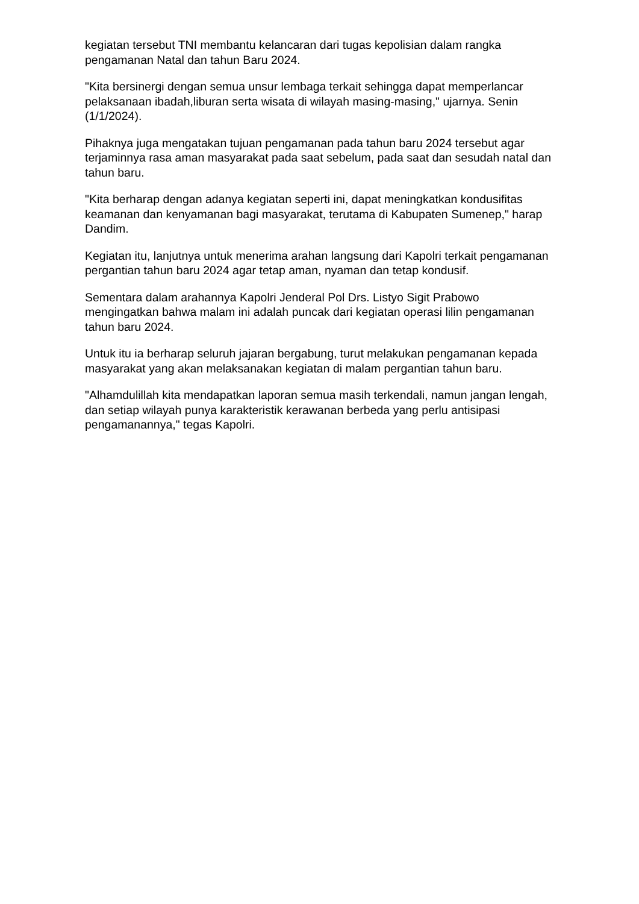kegiatan tersebut TNI membantu kelancaran dari tugas kepolisian dalam rangka pengamanan Natal dan tahun Baru 2024.
"Kita bersinergi dengan semua unsur lembaga terkait sehingga dapat memperlancar pelaksanaan ibadah,liburan serta wisata di wilayah masing-masing," ujarnya. Senin (1/1/2024).
Pihaknya juga mengatakan tujuan pengamanan pada tahun baru 2024 tersebut agar terjaminnya rasa aman masyarakat pada saat sebelum, pada saat dan sesudah natal dan tahun baru.
"Kita berharap dengan adanya kegiatan seperti ini, dapat meningkatkan kondusifitas keamanan dan kenyamanan bagi masyarakat, terutama di Kabupaten Sumenep," harap Dandim.
Kegiatan itu, lanjutnya untuk menerima arahan langsung dari Kapolri terkait pengamanan pergantian tahun baru 2024 agar tetap aman, nyaman dan tetap kondusif.
Sementara dalam arahannya Kapolri Jenderal Pol Drs. Listyo Sigit Prabowo mengingatkan bahwa malam ini adalah puncak dari kegiatan operasi lilin pengamanan tahun baru 2024.
Untuk itu ia berharap seluruh jajaran bergabung, turut melakukan pengamanan kepada masyarakat yang akan melaksanakan kegiatan di malam pergantian tahun baru.
"Alhamdulillah kita mendapatkan laporan semua masih terkendali, namun jangan lengah, dan setiap wilayah punya karakteristik kerawanan berbeda yang perlu antisipasi pengamanannya," tegas Kapolri.